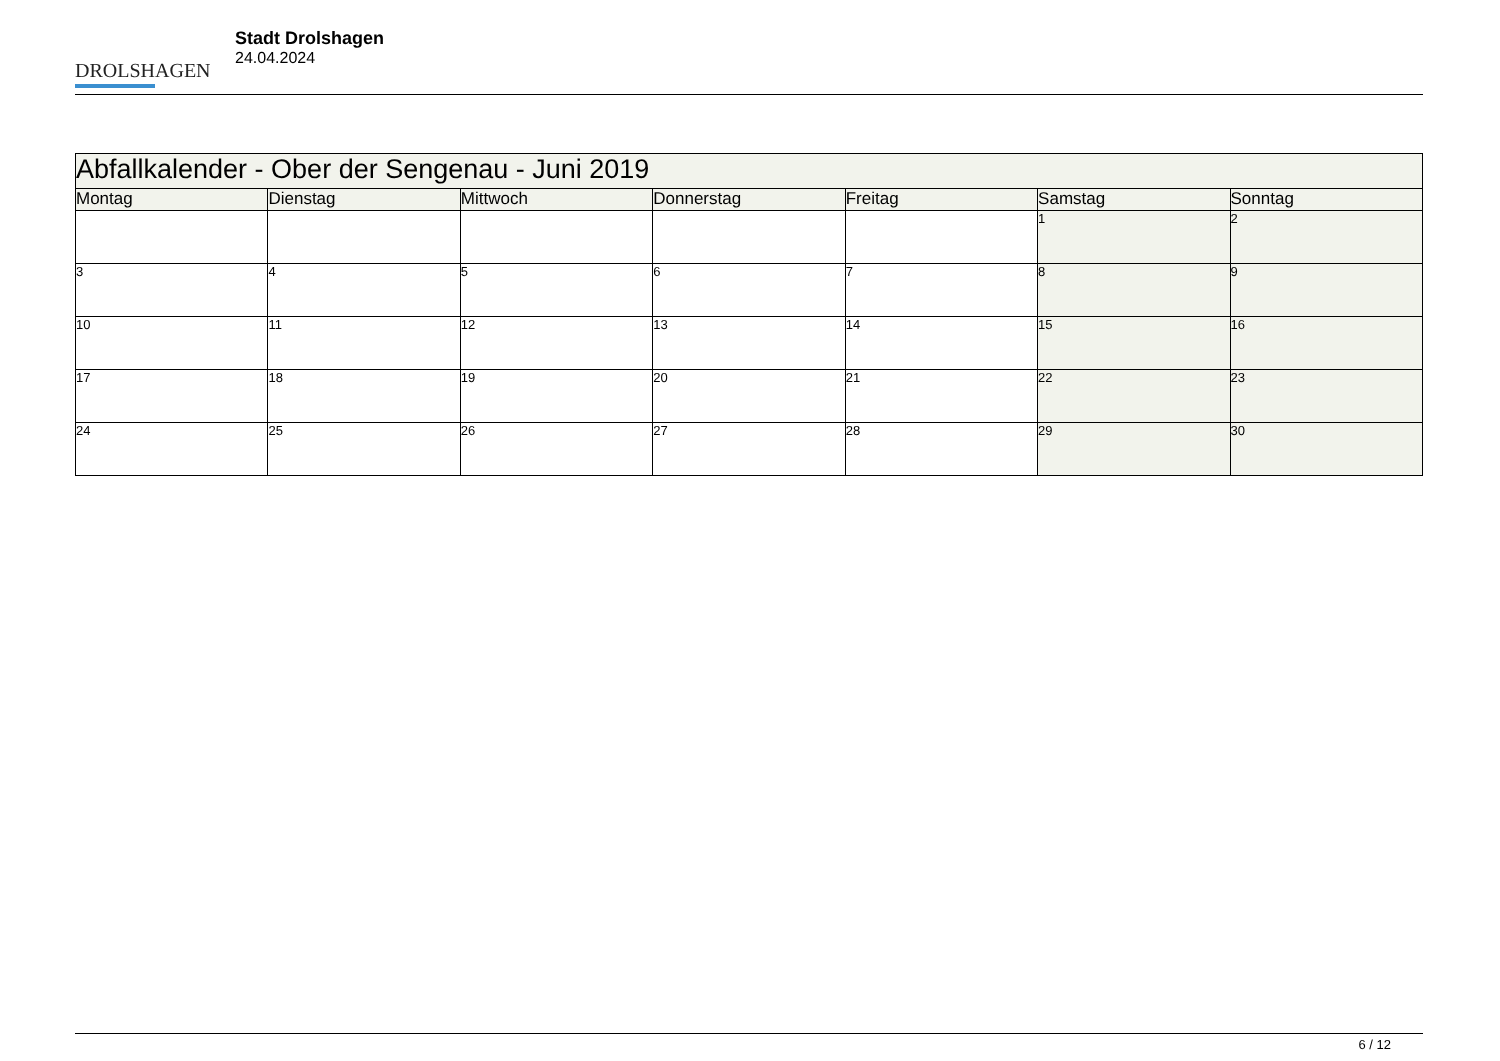DROLSHAGEN
Stadt Drolshagen
24.04.2024
| Abfallkalender - Ober der Sengenau - Juni 2019 | | | | | | |
| --- | --- | --- | --- | --- | --- | --- |
| Montag | Dienstag | Mittwoch | Donnerstag | Freitag | Samstag | Sonntag |
| | | | | | 1 | 2 |
| 3 | 4 | 5 | 6 | 7 | 8 | 9 |
| 10 | 11 | 12 | 13 | 14 | 15 | 16 |
| 17 | 18 | 19 | 20 | 21 | 22 | 23 |
| 24 | 25 | 26 | 27 | 28 | 29 | 30 |
6 / 12